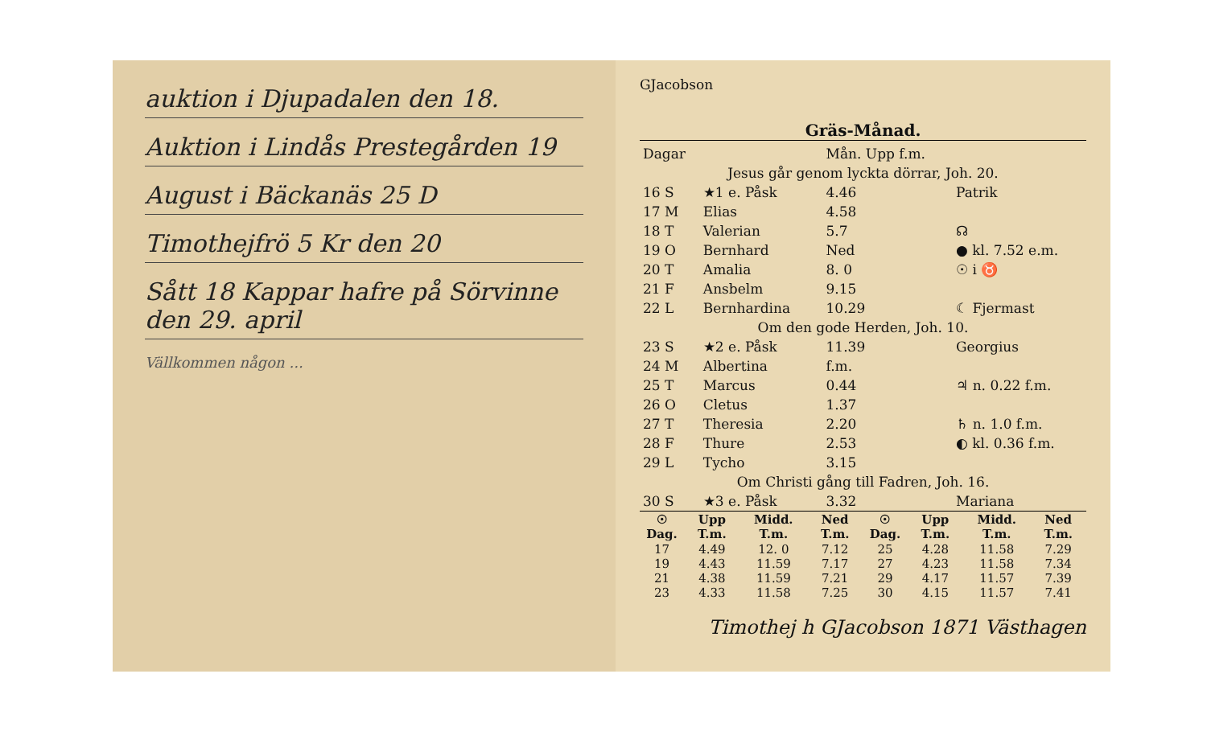auktion i Djupadalen den 18.
Auktion i Lindås Prestegården 19
August i Bäckanäs 25 D
Timothejfrö 5 Kr den 20
Sått 18 Kappar hafre på Sörvinne den 29. april
Vällkommen någon ...
GJacobson
Gräs-Månad.
| Dagar | | | Mån. Upp f.m. | |
| Jesus går genom lyckta dörrar, Joh. 20. | | | | |
| 16 S | ★1 e. Påsk | | 4.46 | Patrik |
| 17 M | Elias | | 4.58 | |
| 18 T | Valerian | | 5.7 | ☊ |
| 19 O | Bernhard | | Ned | ● kl. 7.52 e.m. |
| 20 T | Amalia | | 8. 0 | ☉ i ♉ |
| 21 F | Ansbelm | | 9.15 | |
| 22 L | Bernhardina | | 10.29 | ☾ Fjermast |
| Om den gode Herden, Joh. 10. | | | | |
| 23 S | ★2 e. Påsk | | 11.39 | Georgius |
| 24 M | Albertina | | f.m. | |
| 25 T | Marcus | | 0.44 | ♃ n. 0.22 f.m. |
| 26 O | Cletus | | 1.37 | |
| 27 T | Theresia | | 2.20 | ♄ n. 1.0 f.m. |
| 28 F | Thure | | 2.53 | ◐ kl. 0.36 f.m. |
| 29 L | Tycho | | 3.15 | |
| Om Christi gång till Fadren, Joh. 16. | | | | |
| 30 S | ★3 e. Påsk | | 3.32 | Mariana |
| ☉ Dag. | Upp T.m. | Midd. T.m. | Ned T.m. | ☉ Dag. | Upp T.m. | Midd. T.m. | Ned T.m. |
| --- | --- | --- | --- | --- | --- | --- | --- |
| 17 | 4.49 | 12. 0 | 7.12 | 25 | 4.28 | 11.58 | 7.29 |
| 19 | 4.43 | 11.59 | 7.17 | 27 | 4.23 | 11.58 | 7.34 |
| 21 | 4.38 | 11.59 | 7.21 | 29 | 4.17 | 11.57 | 7.39 |
| 23 | 4.33 | 11.58 | 7.25 | 30 | 4.15 | 11.57 | 7.41 |
Timothej h GJacobson 1871 Västhagen